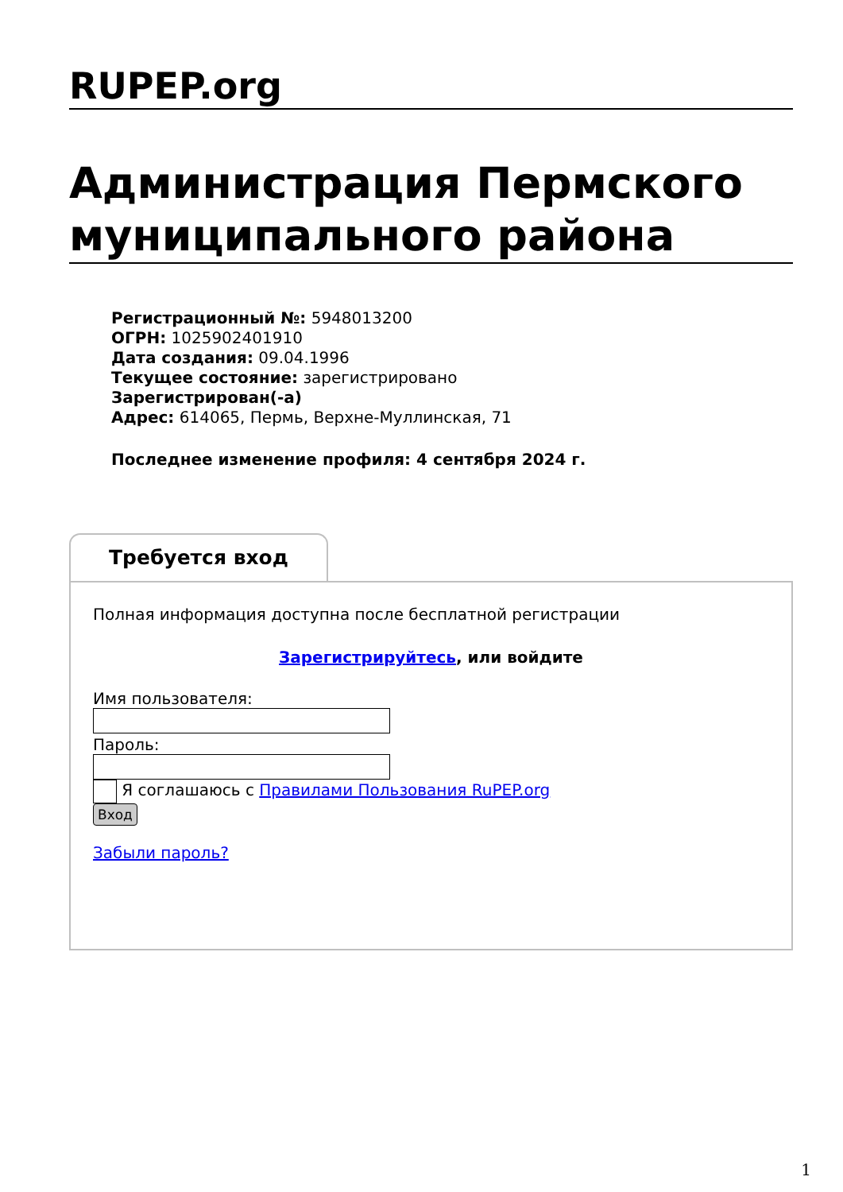RUPEP.org
Администрация Пермского муниципального района
Регистрационный №: 5948013200
ОГРН: 1025902401910
Дата создания: 09.04.1996
Текущее состояние: зарегистрировано
Зарегистрирован(-а)
Адрес: 614065, Пермь, Верхне-Муллинская, 71
Последнее изменение профиля: 4 сентября 2024 г.
Требуется вход
Полная информация доступна после бесплатной регистрации
Зарегистрируйтесь, или войдите
Имя пользователя:
Пароль:
Я соглашаюсь с Правилами Пользования RuPEP.org
Вход
Забыли пароль?
1